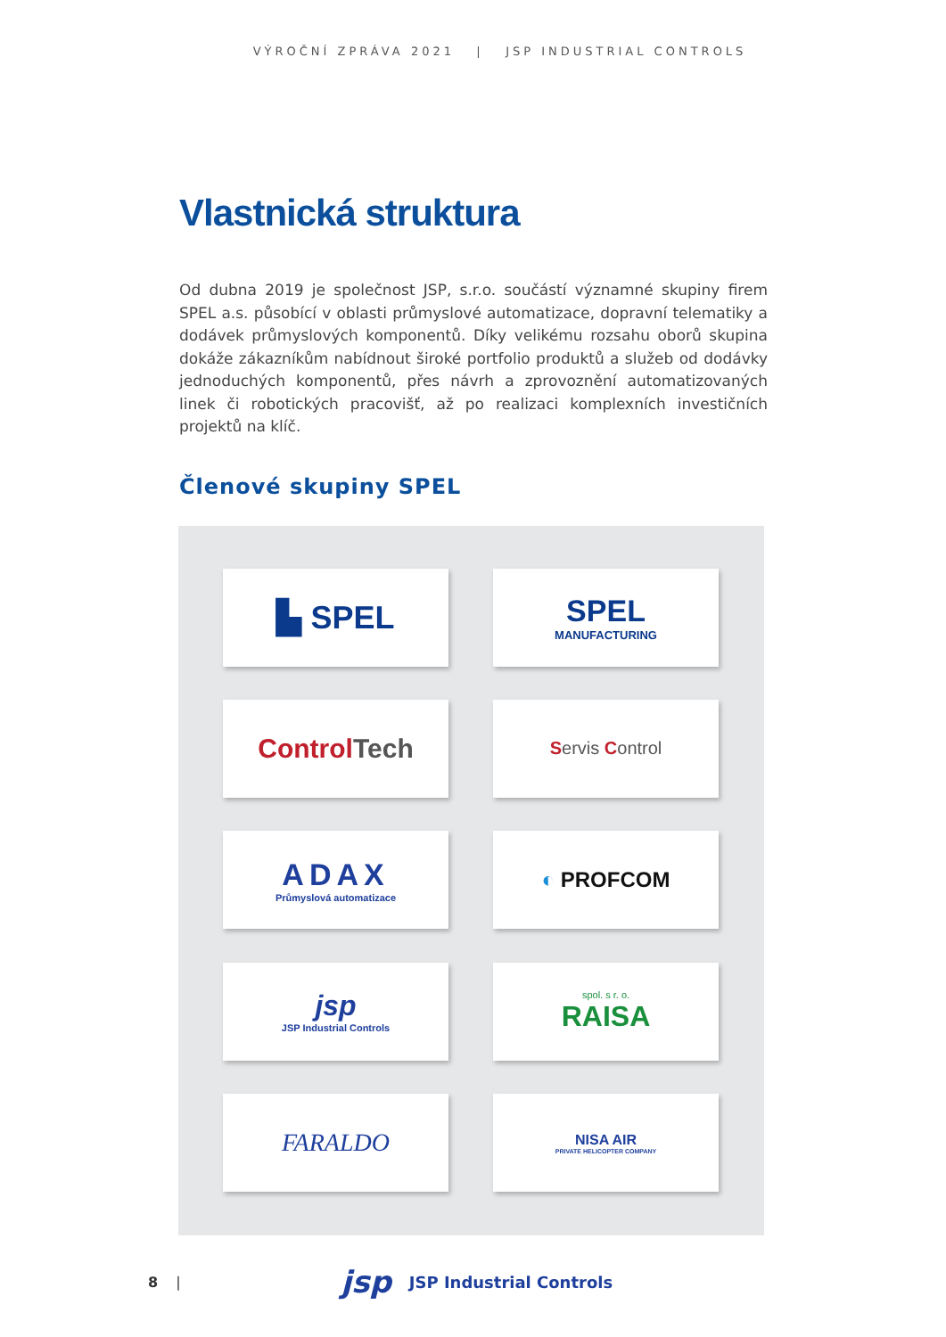VÝROČNÍ ZPRÁVA 2021 | JSP INDUSTRIAL CONTROLS
Vlastnická struktura
Od dubna 2019 je společnost JSP, s.r.o. součástí významné skupiny firem SPEL a.s. působící v oblasti průmyslové automatizace, dopravní telematiky a dodávek průmyslových komponentů. Díky velikému rozsahu oborů skupina dokáže zákazníkům nabídnout široké portfolio produktů a služeb od dodávky jednoduchých komponentů, přes návrh a zprovoznění automatizovaných linek či robotických pracovišť, až po realizaci komplexních investičních projektů na klíč.
Členové skupiny SPEL
▙ SPEL
SPEL
MANUFACTURING
Control Tech
Servis Control
ADAX
Průmyslová automatizace
◐ PROFCOM
jsp
JSP Industrial Controls
spol. s r. o.
RAISA
FARALDO
NISA AIR
PRIVATE HELICOPTER COMPANY
8 | jsp JSP Industrial Controls